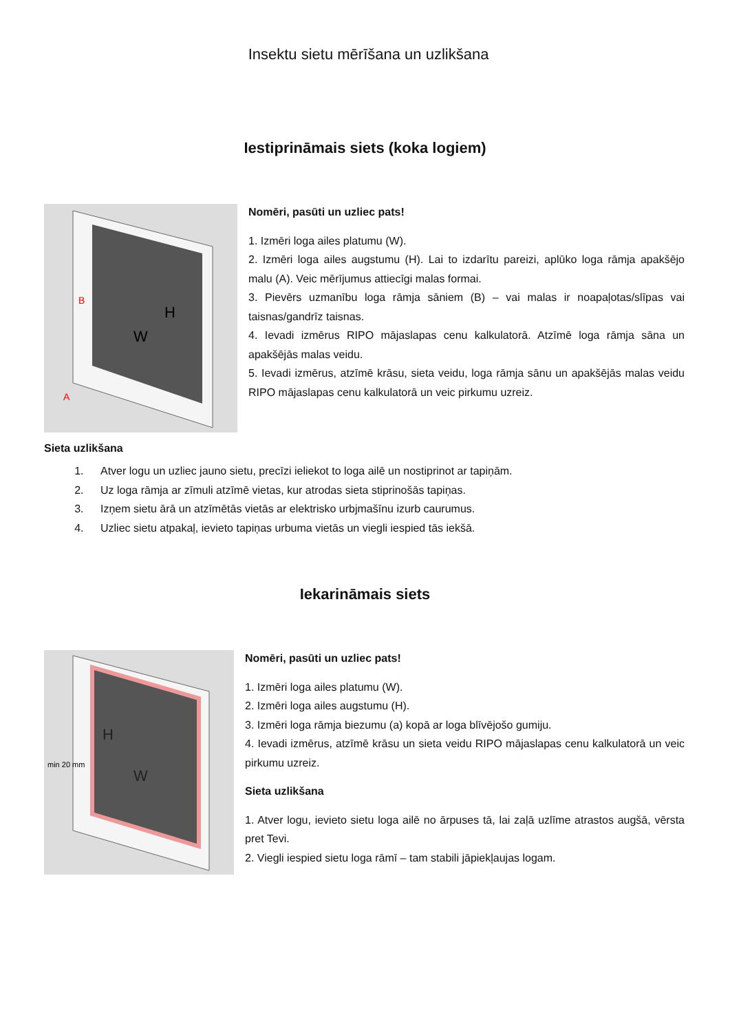Insektu sietu mērīšana un uzlikšana
Iestiprināmais siets (koka logiem)
H
W
B
A
Nomēri, pasūti un uzliec pats!
1. Izmēri loga ailes platumu (W).
2. Izmēri loga ailes augstumu (H). Lai to izdarītu pareizi, aplūko loga rāmja apakšējo malu (A). Veic mērījumus attiecīgi malas formai.
3. Pievērs uzmanību loga rāmja sāniem (B) – vai malas ir noapaļotas/slīpas vai taisnas/gandrīz taisnas.
4. Ievadi izmērus RIPO mājaslapas cenu kalkulatorā. Atzīmē loga rāmja sāna un apakšējās malas veidu.
5. Ievadi izmērus, atzīmē krāsu, sieta veidu, loga rāmja sānu un apakšējās malas veidu RIPO mājaslapas cenu kalkulatorā un veic pirkumu uzreiz.
Sieta uzlikšana
1. Atver logu un uzliec jauno sietu, precīzi ieliekot to loga ailē un nostiprinot ar tapiņām.
2. Uz loga rāmja ar zīmuli atzīmē vietas, kur atrodas sieta stiprinošās tapiņas.
3. Izņem sietu ārā un atzīmētās vietās ar elektrisko urbjmašīnu izurb caurumus.
4. Uzliec sietu atpakaļ, ievieto tapiņas urbuma vietās un viegli iespied tās iekšā.
Iekarināmais siets
H
W
min 20 mm
Nomēri, pasūti un uzliec pats!
1. Izmēri loga ailes platumu (W).
2. Izmēri loga ailes augstumu (H).
3. Izmēri loga rāmja biezumu (a) kopā ar loga blīvējošo gumiju.
4. Ievadi izmērus, atzīmē krāsu un sieta veidu RIPO mājaslapas cenu kalkulatorā un veic pirkumu uzreiz.
Sieta uzlikšana
1. Atver logu, ievieto sietu loga ailē no ārpuses tā, lai zaļā uzlīme atrastos augšā, vērsta pret Tevi.
2. Viegli iespied sietu loga rāmī – tam stabili jāpiekļaujas logam.